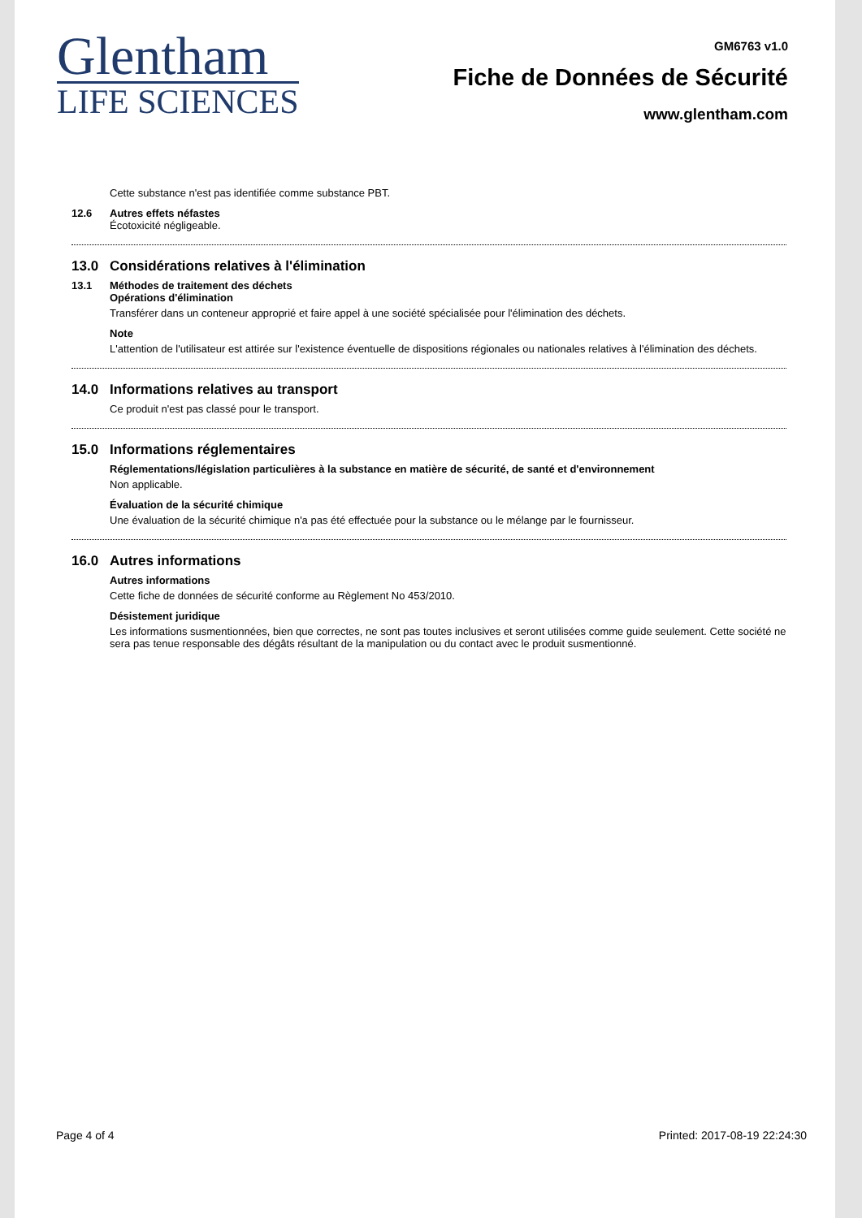Glentham
LIFE SCIENCES
GM6763 v1.0
Fiche de Données de Sécurité
www.glentham.com
Cette substance n'est pas identifiée comme substance PBT.
12.6 Autres effets néfastes
Écotoxicité négligeable.
13.0 Considérations relatives à l'élimination
13.1 Méthodes de traitement des déchets
Opérations d'élimination
Transférer dans un conteneur approprié et faire appel à une société spécialisée pour l'élimination des déchets.
Note
L'attention de l'utilisateur est attirée sur l'existence éventuelle de dispositions régionales ou nationales relatives à l'élimination des déchets.
14.0 Informations relatives au transport
Ce produit n'est pas classé pour le transport.
15.0 Informations réglementaires
Réglementations/législation particulières à la substance en matière de sécurité, de santé et d'environnement
Non applicable.
Évaluation de la sécurité chimique
Une évaluation de la sécurité chimique n'a pas été effectuée pour la substance ou le mélange par le fournisseur.
16.0 Autres informations
Autres informations
Cette fiche de données de sécurité conforme au Règlement No 453/2010.
Désistement juridique
Les informations susmentionnées, bien que correctes, ne sont pas toutes inclusives et seront utilisées comme guide seulement. Cette société ne sera pas tenue responsable des dégâts résultant de la manipulation ou du contact avec le produit susmentionné.
Page 4 of 4 Printed: 2017-08-19 22:24:30